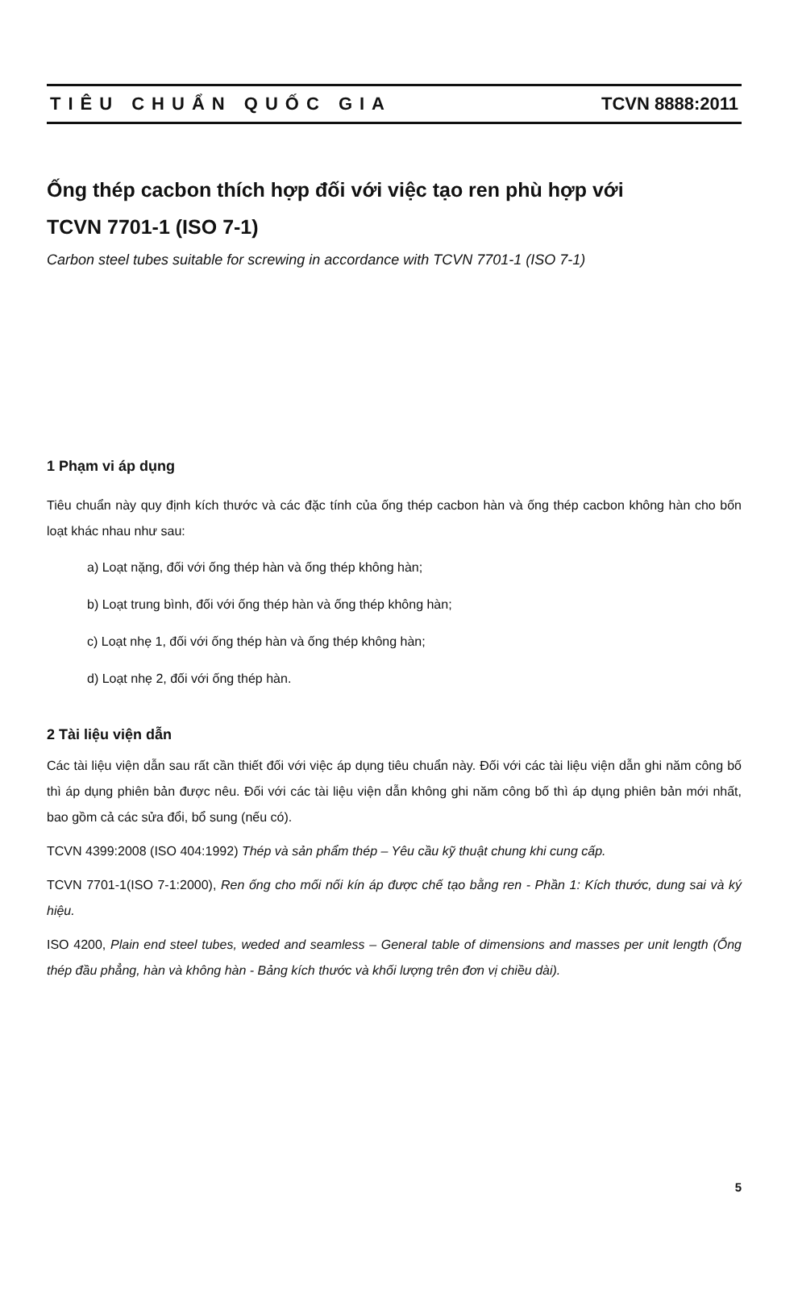TIÊU CHUẨN QUỐC GIA TCVN 8888:2011
Ống thép cacbon thích hợp đối với việc tạo ren phù hợp với
TCVN 7701-1 (ISO 7-1)
Carbon steel tubes suitable for screwing in accordance with TCVN 7701-1 (ISO 7-1)
1 Phạm vi áp dụng
Tiêu chuẩn này quy định kích thước và các đặc tính của ống thép cacbon hàn và ống thép cacbon không hàn cho bốn loạt khác nhau như sau:
a) Loạt nặng, đối với ống thép hàn và ống thép không hàn;
b) Loạt trung bình, đối với ống thép hàn và ống thép không hàn;
c) Loạt nhẹ 1, đối với ống thép hàn và ống thép không hàn;
d) Loạt nhẹ 2, đối với ống thép hàn.
2 Tài liệu viện dẫn
Các tài liệu viện dẫn sau rất cần thiết đối với việc áp dụng tiêu chuẩn này. Đối với các tài liệu viện dẫn ghi năm công bố thì áp dụng phiên bản được nêu. Đối với các tài liệu viện dẫn không ghi năm công bố thì áp dụng phiên bản mới nhất, bao gồm cả các sửa đổi, bổ sung (nếu có).
TCVN 4399:2008 (ISO 404:1992) Thép và sản phẩm thép – Yêu cầu kỹ thuật chung khi cung cấp.
TCVN 7701-1(ISO 7-1:2000), Ren ống cho mối nối kín áp được chế tạo bằng ren - Phần 1: Kích thước, dung sai và ký hiệu.
ISO 4200, Plain end steel tubes, weded and seamless – General table of dimensions and masses per unit length (Ống thép đầu phẳng, hàn và không hàn - Bảng kích thước và khối lượng trên đơn vị chiều dài).
5